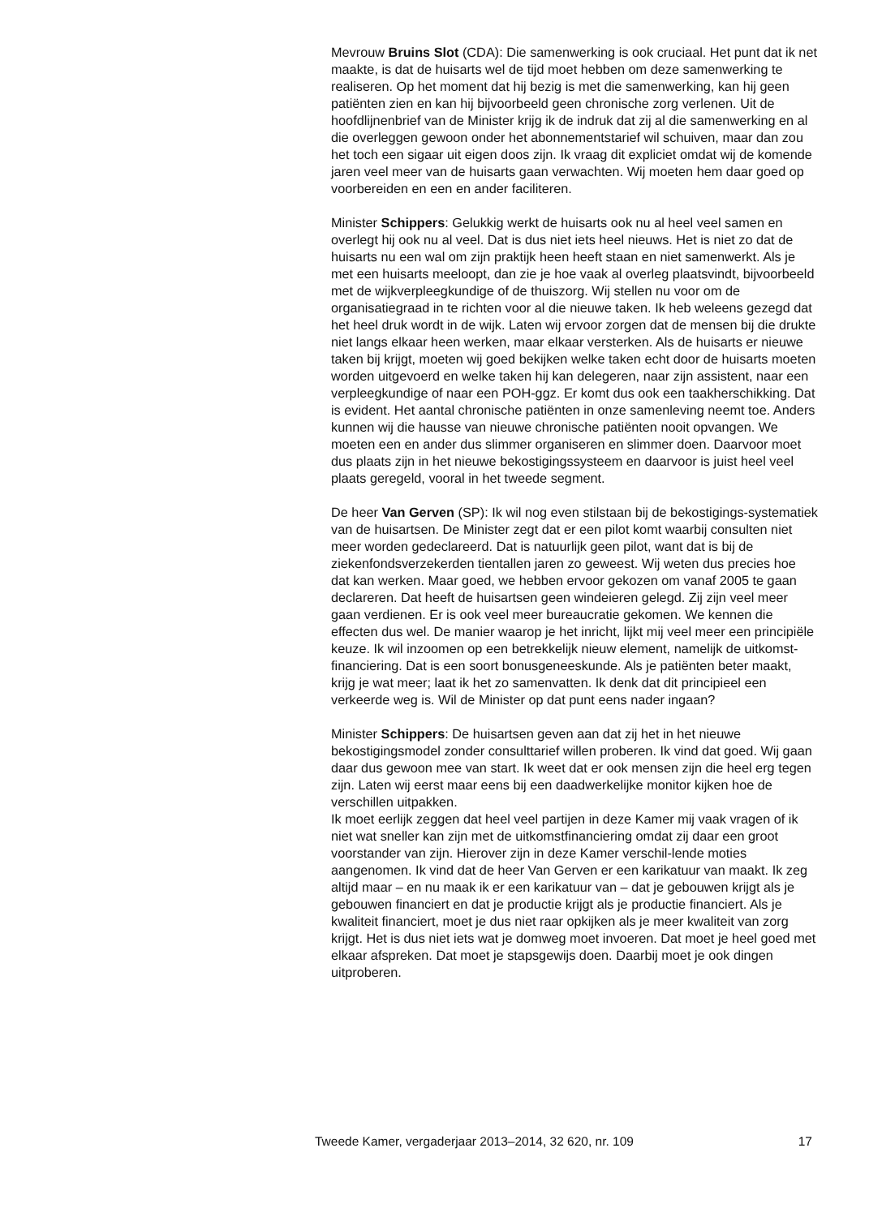Mevrouw Bruins Slot (CDA): Die samenwerking is ook cruciaal. Het punt dat ik net maakte, is dat de huisarts wel de tijd moet hebben om deze samenwerking te realiseren. Op het moment dat hij bezig is met die samenwerking, kan hij geen patiënten zien en kan hij bijvoorbeeld geen chronische zorg verlenen. Uit de hoofdlijnenbrief van de Minister krijg ik de indruk dat zij al die samenwerking en al die overleggen gewoon onder het abonnementstarief wil schuiven, maar dan zou het toch een sigaar uit eigen doos zijn. Ik vraag dit expliciet omdat wij de komende jaren veel meer van de huisarts gaan verwachten. Wij moeten hem daar goed op voorbereiden en een en ander faciliteren.
Minister Schippers: Gelukkig werkt de huisarts ook nu al heel veel samen en overlegt hij ook nu al veel. Dat is dus niet iets heel nieuws. Het is niet zo dat de huisarts nu een wal om zijn praktijk heen heeft staan en niet samenwerkt. Als je met een huisarts meeloopt, dan zie je hoe vaak al overleg plaatsvindt, bijvoorbeeld met de wijkverpleegkundige of de thuiszorg. Wij stellen nu voor om de organisatiegraad in te richten voor al die nieuwe taken. Ik heb weleens gezegd dat het heel druk wordt in de wijk. Laten wij ervoor zorgen dat de mensen bij die drukte niet langs elkaar heen werken, maar elkaar versterken. Als de huisarts er nieuwe taken bij krijgt, moeten wij goed bekijken welke taken echt door de huisarts moeten worden uitgevoerd en welke taken hij kan delegeren, naar zijn assistent, naar een verpleegkundige of naar een POH-ggz. Er komt dus ook een taakherschikking. Dat is evident. Het aantal chronische patiënten in onze samenleving neemt toe. Anders kunnen wij die hausse van nieuwe chronische patiënten nooit opvangen. We moeten een en ander dus slimmer organiseren en slimmer doen. Daarvoor moet dus plaats zijn in het nieuwe bekostigingssysteem en daarvoor is juist heel veel plaats geregeld, vooral in het tweede segment.
De heer Van Gerven (SP): Ik wil nog even stilstaan bij de bekostigings-systematiek van de huisartsen. De Minister zegt dat er een pilot komt waarbij consulten niet meer worden gedeclareerd. Dat is natuurlijk geen pilot, want dat is bij de ziekenfondsverzekerden tientallen jaren zo geweest. Wij weten dus precies hoe dat kan werken. Maar goed, we hebben ervoor gekozen om vanaf 2005 te gaan declareren. Dat heeft de huisartsen geen windeieren gelegd. Zij zijn veel meer gaan verdienen. Er is ook veel meer bureaucratie gekomen. We kennen die effecten dus wel. De manier waarop je het inricht, lijkt mij veel meer een principiële keuze. Ik wil inzoomen op een betrekkelijk nieuw element, namelijk de uitkomst-financiering. Dat is een soort bonusgeneeskunde. Als je patiënten beter maakt, krijg je wat meer; laat ik het zo samenvatten. Ik denk dat dit principieel een verkeerde weg is. Wil de Minister op dat punt eens nader ingaan?
Minister Schippers: De huisartsen geven aan dat zij het in het nieuwe bekostigingsmodel zonder consulttarief willen proberen. Ik vind dat goed. Wij gaan daar dus gewoon mee van start. Ik weet dat er ook mensen zijn die heel erg tegen zijn. Laten wij eerst maar eens bij een daadwerkelijke monitor kijken hoe de verschillen uitpakken.
Ik moet eerlijk zeggen dat heel veel partijen in deze Kamer mij vaak vragen of ik niet wat sneller kan zijn met de uitkomstfinanciering omdat zij daar een groot voorstander van zijn. Hierover zijn in deze Kamer verschil-lende moties aangenomen. Ik vind dat de heer Van Gerven er een karikatuur van maakt. Ik zeg altijd maar – en nu maak ik er een karikatuur van – dat je gebouwen krijgt als je gebouwen financiert en dat je productie krijgt als je productie financiert. Als je kwaliteit financiert, moet je dus niet raar opkijken als je meer kwaliteit van zorg krijgt. Het is dus niet iets wat je domweg moet invoeren. Dat moet je heel goed met elkaar afspreken. Dat moet je stapsgewijs doen. Daarbij moet je ook dingen uitproberen.
Tweede Kamer, vergaderjaar 2013–2014, 32 620, nr. 109 17